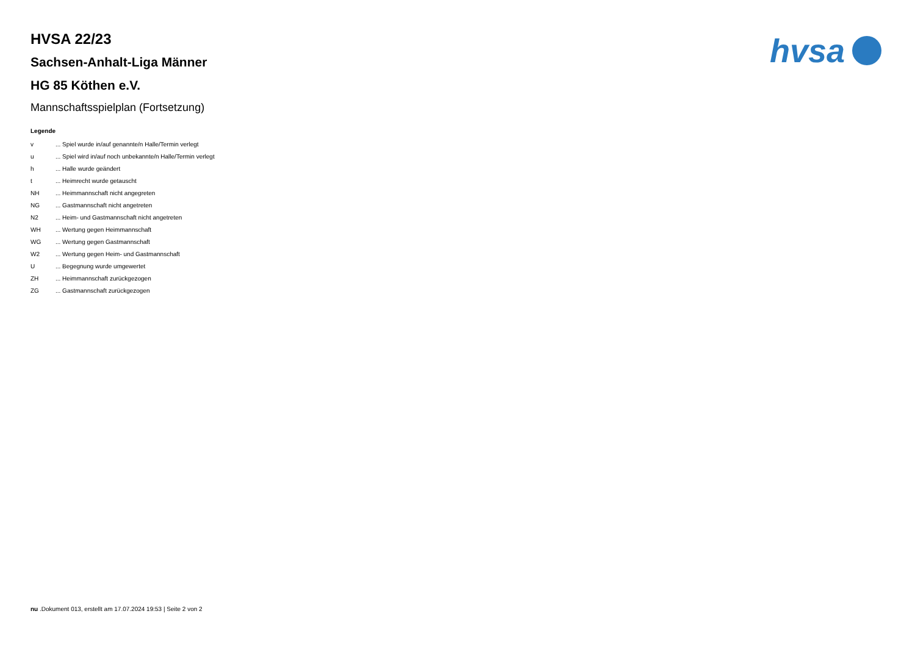hvsa
HVSA 22/23
Sachsen-Anhalt-Liga Männer
HG 85 Köthen e.V.
Mannschaftsspielplan (Fortsetzung)
Legende
| v | ... Spiel wurde in/auf genannte/n Halle/Termin verlegt |
| u | ... Spiel wird in/auf noch unbekannte/n Halle/Termin verlegt |
| h | ... Halle wurde geändert |
| t | ... Heimrecht wurde getauscht |
| NH | ... Heimmannschaft nicht angegreten |
| NG | ... Gastmannschaft nicht angetreten |
| N2 | ... Heim- und Gastmannschaft nicht angetreten |
| WH | ... Wertung gegen Heimmannschaft |
| WG | ... Wertung gegen Gastmannschaft |
| W2 | ... Wertung gegen Heim- und Gastmannschaft |
| U | ... Begegnung wurde umgewertet |
| ZH | ... Heimmannschaft zurückgezogen |
| ZG | ... Gastmannschaft zurückgezogen |
nu .Dokument 013, erstellt am 17.07.2024 19:53 | Seite 2 von 2